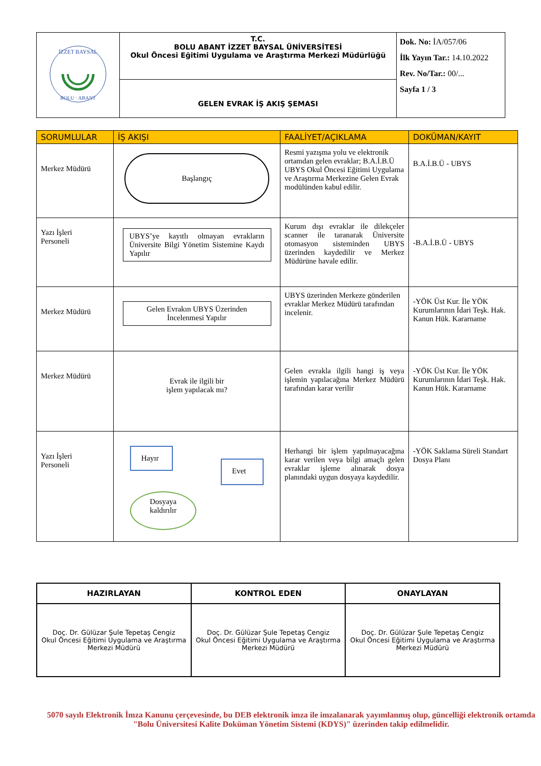| İZZET BAYSAL BOLU · ABANT | T.C. BOLU ABANT İZZET BAYSAL ÜNİVERSİTESİ Okul Öncesi Eğitimi Uygulama ve Araştırma Merkezi Müdürlüğü | Dok. No: İA/057/06 İlk Yayın Tar.: 14.10.2022 Rev. No/Tar.: 00/... Sayfa 1 / 3 |
| | GELEN EVRAK İŞ AKIŞ ŞEMASI | |
| SORUMLULAR | İŞ AKIŞI | FAALİYET/AÇIKLAMA | DOKÜMAN/KAYIT |
| --- | --- | --- | --- |
| Merkez Müdürü | Başlangıç | Resmi yazışma yolu ve elektronik ortamdan gelen evraklar; B.A.İ.B.Ü UBYS Okul Öncesi Eğitimi Uygulama ve Araştırma Merkezine Gelen Evrak modülünden kabul edilir. | B.A.İ.B.Ü - UBYS |
| Yazı İşleri Personeli | UBYS’ye kayıtlı olmayan evrakların Üniversite Bilgi Yönetim Sistemine Kaydı Yapılır | Kurum dışı evraklar ile dilekçeler scanner ile taranarak Üniversite otomasyon sisteminden UBYS üzerinden kaydedilir ve Merkez Müdürüne havale edilir. | -B.A.İ.B.Ü - UBYS |
| Merkez Müdürü | Gelen Evrakın UBYS Üzerinden İncelenmesi Yapılır | UBYS üzerinden Merkeze gönderilen evraklar Merkez Müdürü tarafından incelenir. | -YÖK Üst Kur. İle YÖK Kurumlarının İdari Teşk. Hak. Kanun Hük. Kararname |
| Merkez Müdürü | Evrak ile ilgili bir işlem yapılacak mı? | Gelen evrakla ilgili hangi iş veya işlemin yapılacağına Merkez Müdürü tarafından karar verilir | -YÖK Üst Kur. İle YÖK Kurumlarının İdari Teşk. Hak. Kanun Hük. Kararname |
| Yazı İşleri Personeli | Hayır Dosyaya kaldırılır Evet | Herhangi bir işlem yapılmayacağına karar verilen veya bilgi amaçlı gelen evraklar işleme alınarak dosya planındaki uygun dosyaya kaydedilir. | -YÖK Saklama Süreli Standart Dosya Planı |
| HAZIRLAYAN | KONTROL EDEN | ONAYLAYAN |
| Doç. Dr. Gülüzar Şule Tepetaş Cengiz Okul Öncesi Eğitimi Uygulama ve Araştırma Merkezi Müdürü | Doç. Dr. Gülüzar Şule Tepetaş Cengiz Okul Öncesi Eğitimi Uygulama ve Araştırma Merkezi Müdürü | Doç. Dr. Gülüzar Şule Tepetaş Cengiz Okul Öncesi Eğitimi Uygulama ve Araştırma Merkezi Müdürü |
5070 sayılı Elektronik İmza Kanunu çerçevesinde, bu DEB elektronik imza ile imzalanarak yayımlanmış olup, güncelliği elektronik ortamda "Bolu Üniversitesi Kalite Doküman Yönetim Sistemi (KDYS)" üzerinden takip edilmelidir.